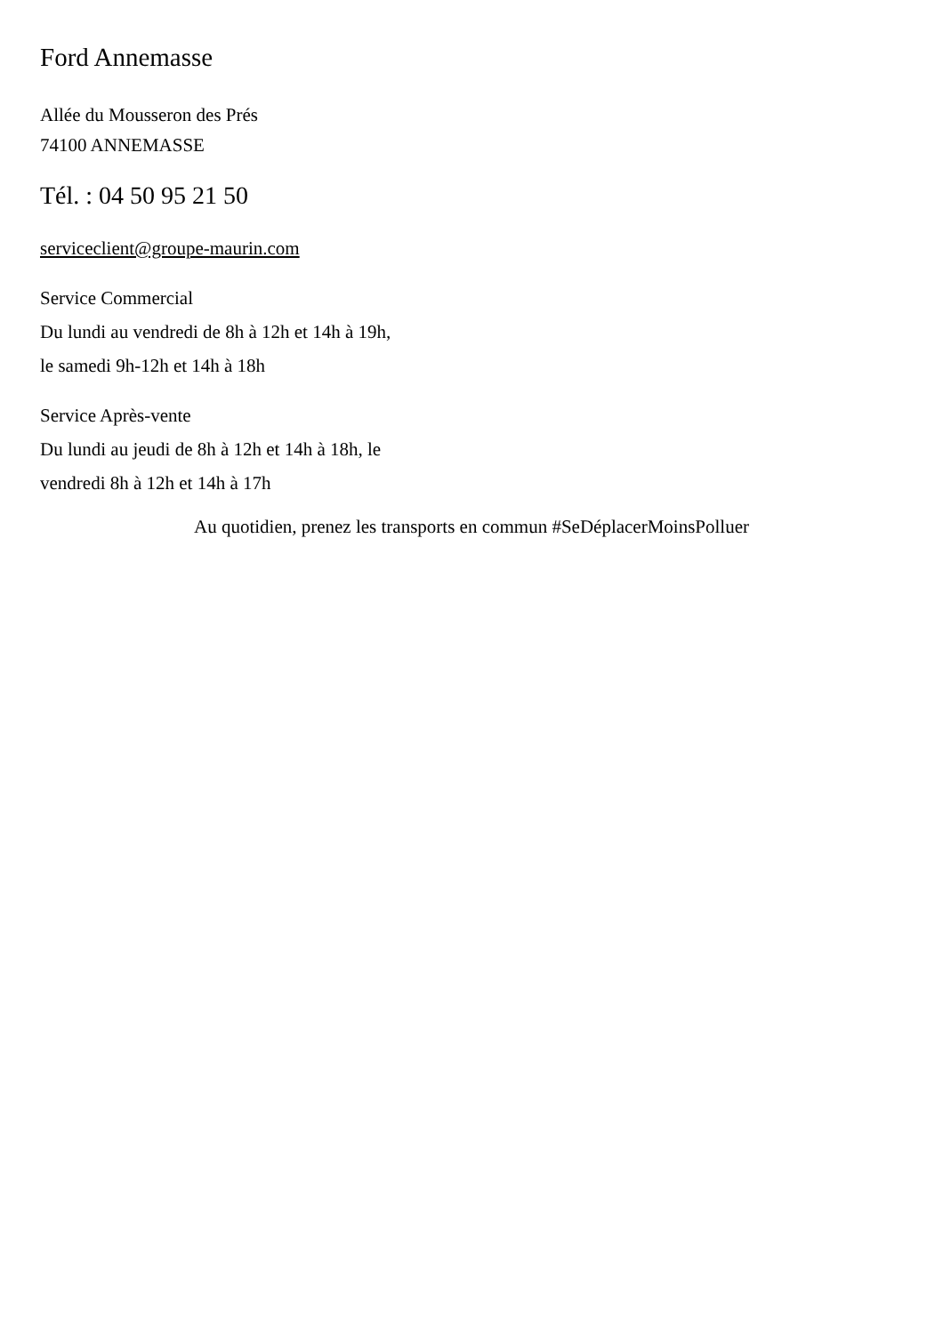Ford Annemasse
Allée du Mousseron des Prés
74100 ANNEMASSE
Tél. : 04 50 95 21 50
serviceclient@groupe-maurin.com
Service Commercial
Du lundi au vendredi de 8h à 12h et 14h à 19h,
le samedi 9h-12h et 14h à 18h
Service Après-vente
Du lundi au jeudi de 8h à 12h et 14h à 18h, le
vendredi 8h à 12h et 14h à 17h
Au quotidien, prenez les transports en commun #SeDéplacerMoinsPolluer